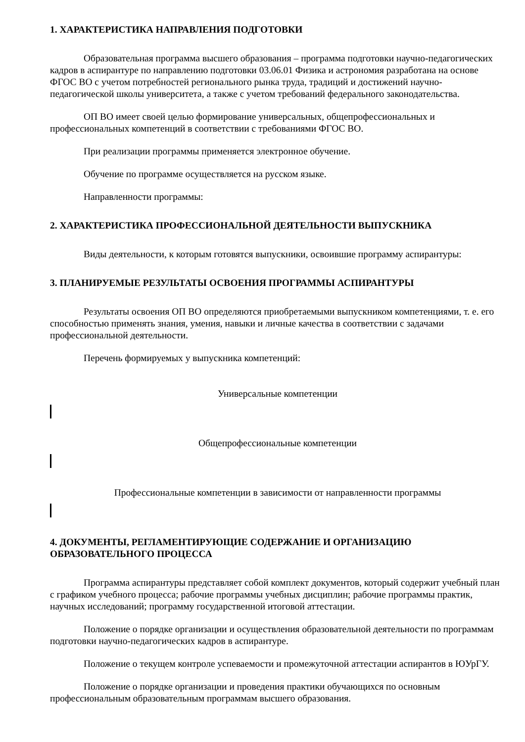1. ХАРАКТЕРИСТИКА НАПРАВЛЕНИЯ ПОДГОТОВКИ
Образовательная программа высшего образования – программа подготовки научно-педагогических кадров в аспирантуре по направлению подготовки 03.06.01 Физика и астрономия разработана на основе ФГОС ВО с учетом потребностей регионального рынка труда, традиций и достижений научно-педагогической школы университета, а также с учетом требований федерального законодательства.
ОП ВО имеет своей целью формирование универсальных, общепрофессиональных и профессиональных компетенций в соответствии с требованиями ФГОС ВО.
При реализации программы применяется электронное обучение.
Обучение по программе осуществляется на русском языке.
Направленности программы:
2. ХАРАКТЕРИСТИКА ПРОФЕССИОНАЛЬНОЙ ДЕЯТЕЛЬНОСТИ ВЫПУСКНИКА
Виды деятельности, к которым готовятся выпускники, освоившие программу аспирантуры:
3. ПЛАНИРУЕМЫЕ РЕЗУЛЬТАТЫ ОСВОЕНИЯ ПРОГРАММЫ АСПИРАНТУРЫ
Результаты освоения ОП ВО определяются приобретаемыми выпускником компетенциями, т. е. его способностью применять знания, умения, навыки и личные качества в соответствии с задачами профессиональной деятельности.
Перечень формируемых у выпускника компетенций:
Универсальные компетенции
Общепрофессиональные компетенции
Профессиональные компетенции в зависимости от направленности программы
4. ДОКУМЕНТЫ, РЕГЛАМЕНТИРУЮЩИЕ СОДЕРЖАНИЕ И ОРГАНИЗАЦИЮ ОБРАЗОВАТЕЛЬНОГО ПРОЦЕССА
Программа аспирантуры представляет собой комплект документов, который содержит учебный план с графиком учебного процесса; рабочие программы учебных дисциплин; рабочие программы практик, научных исследований; программу государственной итоговой аттестации.
Положение о порядке организации и осуществления образовательной деятельности по программам подготовки научно-педагогических кадров в аспирантуре.
Положение о текущем контроле успеваемости и промежуточной аттестации аспирантов в ЮУрГУ.
Положение о порядке организации и проведения практики обучающихся по основным профессиональным образовательным программам высшего образования.